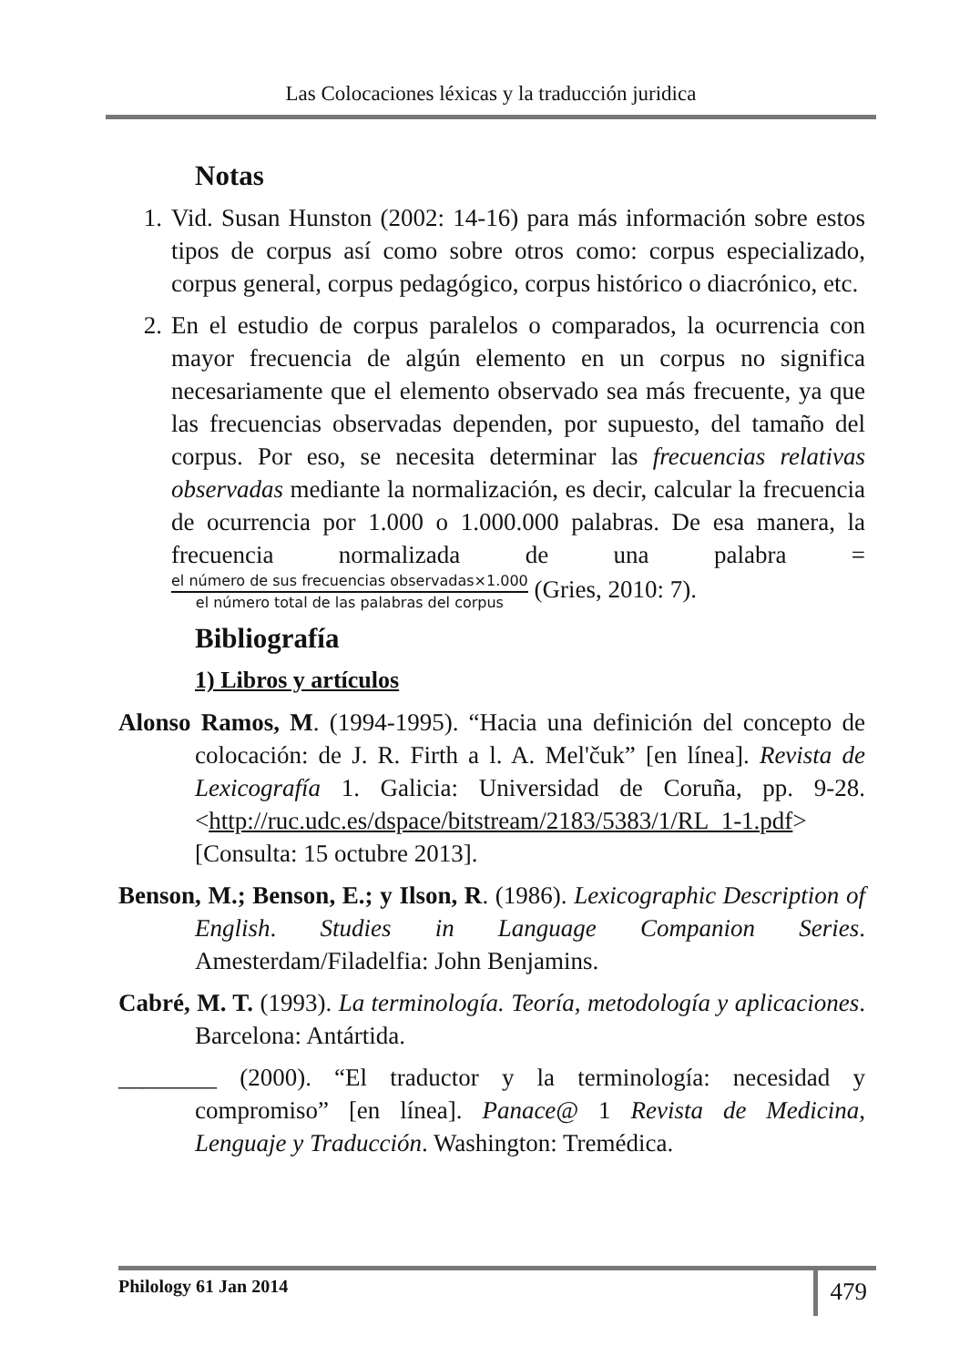Las Colocaciones léxicas y la traducción juridica
Notas
1. Vid. Susan Hunston (2002: 14-16) para más información sobre estos tipos de corpus así como sobre otros como: corpus especializado, corpus general, corpus pedagógico, corpus histórico o diacrónico, etc.
2. En el estudio de corpus paralelos o comparados, la ocurrencia con mayor frecuencia de algún elemento en un corpus no significa necesariamente que el elemento observado sea más frecuente, ya que las frecuencias observadas dependen, por supuesto, del tamaño del corpus. Por eso, se necesita determinar las frecuencias relativas observadas mediante la normalización, es decir, calcular la frecuencia de ocurrencia por 1.000 o 1.000.000 palabras. De esa manera, la frecuencia normalizada de una palabra = el número de sus frecuencias observadas×1.000 el número total de las palabras del corpus (Gries, 2010: 7).
Bibliografía
1) Libros y artículos
Alonso Ramos, M. (1994-1995). “Hacia una definición del concepto de colocación: de J. R. Firth a l. A. Mel'čuk” [en línea]. Revista de Lexicografía 1. Galicia: Universidad de Coruña, pp. 9-28. <http://ruc.udc.es/dspace/bitstream/2183/5383/1/RL_1-1.pdf> [Consulta: 15 octubre 2013].
Benson, M.; Benson, E.; y Ilson, R. (1986). Lexicographic Description of English. Studies in Language Companion Series. Amesterdam/Filadelfia: John Benjamins.
Cabré, M. T. (1993). La terminología. Teoría, metodología y aplicaciones. Barcelona: Antártida.
________ (2000). “El traductor y la terminología: necesidad y compromiso” [en línea]. Panace@ 1 Revista de Medicina, Lenguaje y Traducción. Washington: Tremédica.
Philology 61 Jan 2014
479